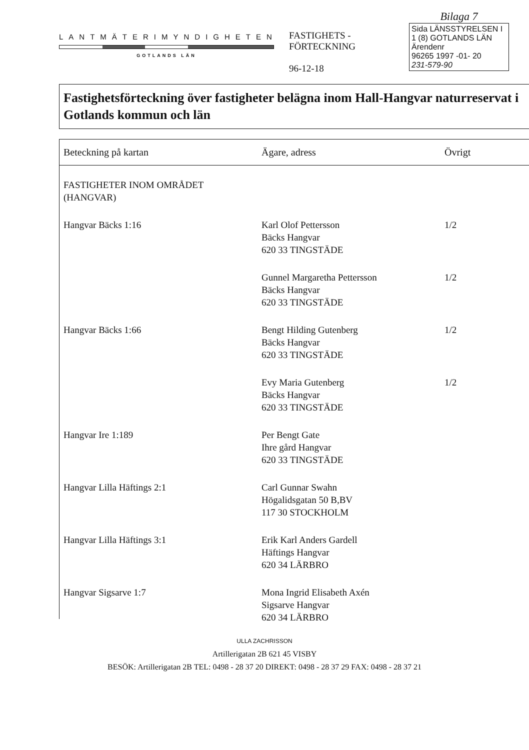LANTMÄTERIMYNDIGHETEN
GOTLANDS LÄN
FASTIGHETS -
FÖRTECKNING
96-12-18
Bilaga 7
Sida LÄNSSTYRELSEN I
1 (8) GOTLANDS LÄN
Ärendenr
96265 1997 -01- 20
231-579-90
Fastighetsförteckning över fastigheter belägna inom Hall-Hangvar naturreservat i Gotlands kommun och län
| Beteckning på kartan | Ägare, adress | Övrigt |
| --- | --- | --- |
| FASTIGHETER INOM OMRÅDET (HANGVAR) | | |
| Hangvar Bäcks 1:16 | Karl Olof Pettersson Bäcks Hangvar 620 33 TINGSTÄDE | 1/2 |
| | Gunnel Margaretha Pettersson Bäcks Hangvar 620 33 TINGSTÄDE | 1/2 |
| Hangvar Bäcks 1:66 | Bengt Hilding Gutenberg Bäcks Hangvar 620 33 TINGSTÄDE | 1/2 |
| | Evy Maria Gutenberg Bäcks Hangvar 620 33 TINGSTÄDE | 1/2 |
| Hangvar Ire 1:189 | Per Bengt Gate Ihre gård Hangvar 620 33 TINGSTÄDE | |
| Hangvar Lilla Häftings 2:1 | Carl Gunnar Swahn Högalidsgatan 50 B,BV 117 30 STOCKHOLM | |
| Hangvar Lilla Häftings 3:1 | Erik Karl Anders Gardell Häftings Hangvar 620 34 LÄRBRO | |
| Hangvar Sigsarve 1:7 | Mona Ingrid Elisabeth Axén Sigsarve Hangvar 620 34 LÄRBRO | |
ULLA ZACHRISSON
Artillerigatan 2B 621 45 VISBY
BESÖK: Artillerigatan 2B TEL: 0498 - 28 37 20 DIREKT: 0498 - 28 37 29 FAX: 0498 - 28 37 21